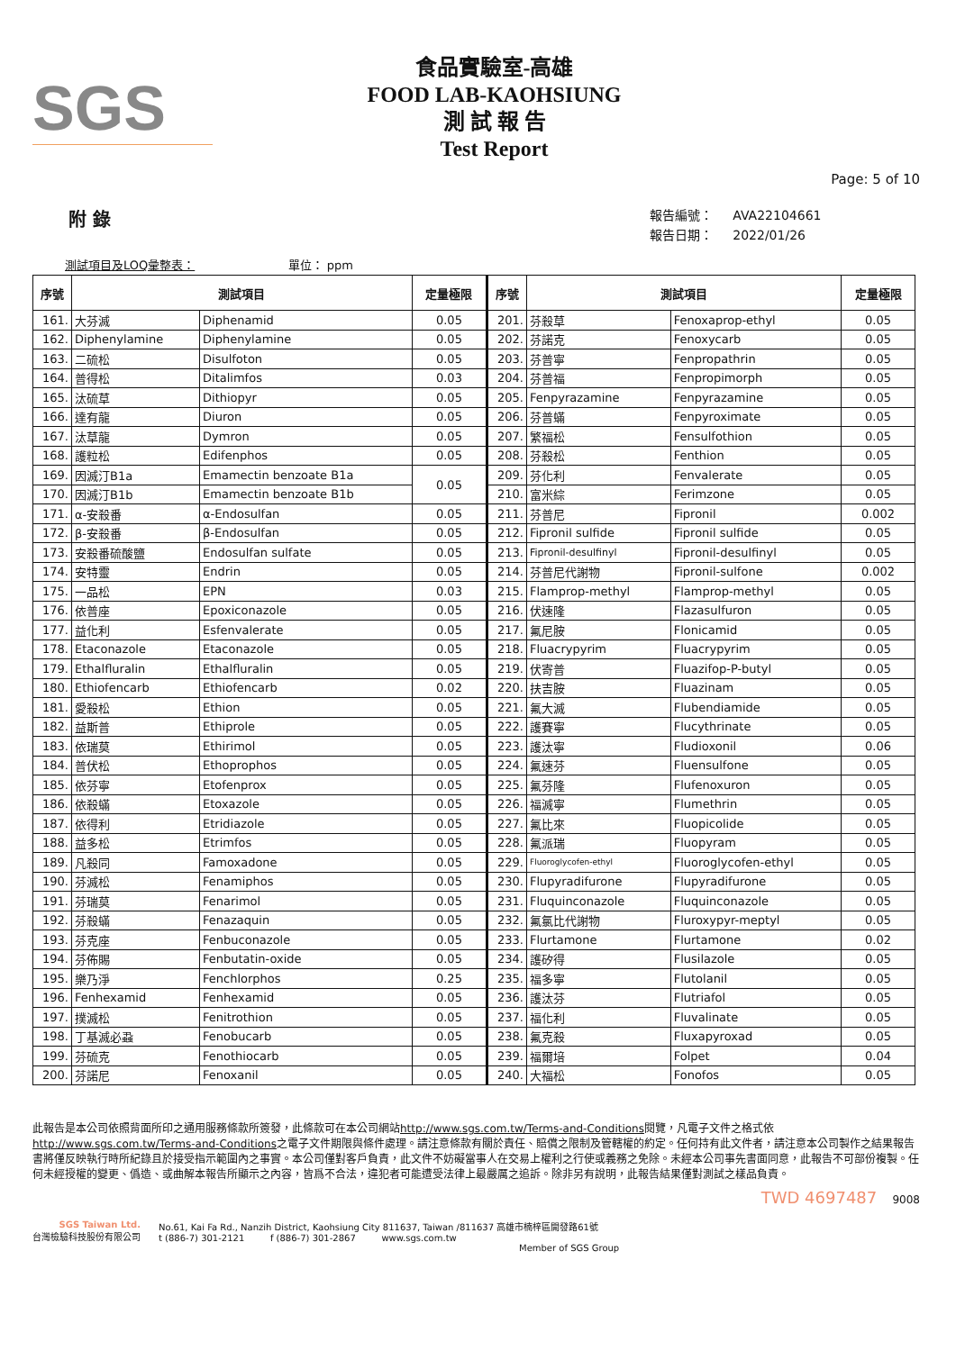SGS
食品實驗室-高雄
FOOD LAB-KAOHSIUNG
測 試 報 告
Test Report
Page: 5 of 10
附 錄
報告編號： AVA22104661
報告日期： 2022/01/26
測試項目及LOQ彙整表： 單位： ppm
| 序號 | 測試項目 | | 定量極限 | 序號 | 測試項目 | | 定量極限 |
| --- | --- | --- | --- | --- | --- | --- | --- |
| 161. | 大芬滅 | Diphenamid | 0.05 | 201. | 芬殺草 | Fenoxaprop-ethyl | 0.05 |
| 162. | Diphenylamine | Diphenylamine | 0.05 | 202. | 芬諾克 | Fenoxycarb | 0.05 |
| 163. | 二硫松 | Disulfoton | 0.05 | 203. | 芬普寧 | Fenpropathrin | 0.05 |
| 164. | 普得松 | Ditalimfos | 0.03 | 204. | 芬普福 | Fenpropimorph | 0.05 |
| 165. | 汰硫草 | Dithiopyr | 0.05 | 205. | Fenpyrazamine | Fenpyrazamine | 0.05 |
| 166. | 達有龍 | Diuron | 0.05 | 206. | 芬普蟎 | Fenpyroximate | 0.05 |
| 167. | 汰草龍 | Dymron | 0.05 | 207. | 繁福松 | Fensulfothion | 0.05 |
| 168. | 護粒松 | Edifenphos | 0.05 | 208. | 芬殺松 | Fenthion | 0.05 |
| 169. | 因滅汀B1a | Emamectin benzoate B1a | 0.05 | 209. | 芬化利 | Fenvalerate | 0.05 |
| 170. | 因滅汀B1b | Emamectin benzoate B1b | | 210. | 富米綜 | Ferimzone | 0.05 |
| 171. | α-安殺番 | α-Endosulfan | 0.05 | 211. | 芬普尼 | Fipronil | 0.002 |
| 172. | β-安殺番 | β-Endosulfan | 0.05 | 212. | Fipronil sulfide | Fipronil sulfide | 0.05 |
| 173. | 安殺番硫酸鹽 | Endosulfan sulfate | 0.05 | 213. | Fipronil-desulfinyl | Fipronil-desulfinyl | 0.05 |
| 174. | 安特靈 | Endrin | 0.05 | 214. | 芬普尼代謝物 | Fipronil-sulfone | 0.002 |
| 175. | 一品松 | EPN | 0.03 | 215. | Flamprop-methyl | Flamprop-methyl | 0.05 |
| 176. | 依普座 | Epoxiconazole | 0.05 | 216. | 伏速隆 | Flazasulfuron | 0.05 |
| 177. | 益化利 | Esfenvalerate | 0.05 | 217. | 氟尼胺 | Flonicamid | 0.05 |
| 178. | Etaconazole | Etaconazole | 0.05 | 218. | Fluacrypyrim | Fluacrypyrim | 0.05 |
| 179. | Ethalfluralin | Ethalfluralin | 0.05 | 219. | 伏寄普 | Fluazifop-P-butyl | 0.05 |
| 180. | Ethiofencarb | Ethiofencarb | 0.02 | 220. | 扶吉胺 | Fluazinam | 0.05 |
| 181. | 愛殺松 | Ethion | 0.05 | 221. | 氟大滅 | Flubendiamide | 0.05 |
| 182. | 益斯普 | Ethiprole | 0.05 | 222. | 護賽寧 | Flucythrinate | 0.05 |
| 183. | 依瑞莫 | Ethirimol | 0.05 | 223. | 護汰寧 | Fludioxonil | 0.06 |
| 184. | 普伏松 | Ethoprophos | 0.05 | 224. | 氟速芬 | Fluensulfone | 0.05 |
| 185. | 依芬寧 | Etofenprox | 0.05 | 225. | 氟芬隆 | Flufenoxuron | 0.05 |
| 186. | 依殺蟎 | Etoxazole | 0.05 | 226. | 福滅寧 | Flumethrin | 0.05 |
| 187. | 依得利 | Etridiazole | 0.05 | 227. | 氟比來 | Fluopicolide | 0.05 |
| 188. | 益多松 | Etrimfos | 0.05 | 228. | 氟派瑞 | Fluopyram | 0.05 |
| 189. | 凡殺同 | Famoxadone | 0.05 | 229. | Fluoroglycofen-ethyl | Fluoroglycofen-ethyl | 0.05 |
| 190. | 芬滅松 | Fenamiphos | 0.05 | 230. | Flupyradifurone | Flupyradifurone | 0.05 |
| 191. | 芬瑞莫 | Fenarimol | 0.05 | 231. | Fluquinconazole | Fluquinconazole | 0.05 |
| 192. | 芬殺蟎 | Fenazaquin | 0.05 | 232. | 氟氯比代謝物 | Fluroxypyr-meptyl | 0.05 |
| 193. | 芬克座 | Fenbuconazole | 0.05 | 233. | Flurtamone | Flurtamone | 0.02 |
| 194. | 芬佈賜 | Fenbutatin-oxide | 0.05 | 234. | 護矽得 | Flusilazole | 0.05 |
| 195. | 樂乃淨 | Fenchlorphos | 0.25 | 235. | 福多寧 | Flutolanil | 0.05 |
| 196. | Fenhexamid | Fenhexamid | 0.05 | 236. | 護汰芬 | Flutriafol | 0.05 |
| 197. | 撲滅松 | Fenitrothion | 0.05 | 237. | 福化利 | Fluvalinate | 0.05 |
| 198. | 丁基滅必蝨 | Fenobucarb | 0.05 | 238. | 氟克殺 | Fluxapyroxad | 0.05 |
| 199. | 芬硫克 | Fenothiocarb | 0.05 | 239. | 福爾培 | Folpet | 0.04 |
| 200. | 芬諾尼 | Fenoxanil | 0.05 | 240. | 大福松 | Fonofos | 0.05 |
此報告是本公司依照背面所印之通用服務條款所簽發，此條款可在本公司網站http://www.sgs.com.tw/Terms-and-Conditions閱覽，凡電子文件之格式依http://www.sgs.com.tw/Terms-and-Conditions之電子文件期限與條件處理。請注意條款有關於責任、賠償之限制及管轄權的約定。任何持有此文件者，請注意本公司製作之結果報告書將僅反映執行時所紀錄且於接受指示範圍內之事實。本公司僅對客戶負責，此文件不妨礙當事人在交易上權利之行使或義務之免除。未經本公司事先書面同意，此報告不可部份複製。任何未經授權的變更、僞造、或曲解本報告所顯示之內容，皆爲不合法，違犯者可能遭受法律上最嚴厲之追訴。除非另有說明，此報告結果僅對測試之樣品負責。
TWD 4697487 9008
SGS Taiwan Ltd.
台灣檢驗科技股份有限公司
No.61, Kai Fa Rd., Nanzih District, Kaohsiung City 811637, Taiwan /811637 高雄市楠梓區開發路61號
t (886-7) 301-2121 f (886-7) 301-2867 www.sgs.com.tw
Member of SGS Group